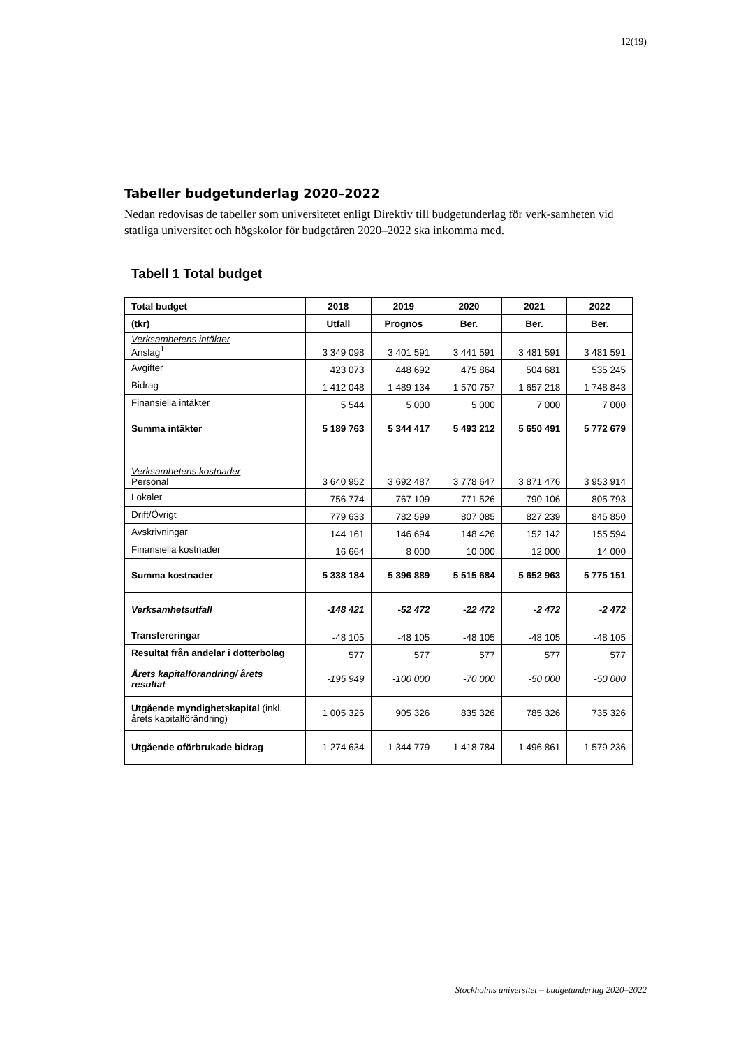12(19)
Tabeller budgetunderlag 2020–2022
Nedan redovisas de tabeller som universitetet enligt Direktiv till budgetunderlag för verk-samheten vid statliga universitet och högskolor för budgetåren 2020–2022 ska inkomma med.
Tabell 1 Total budget
| Total budget | 2018 | 2019 | 2020 | 2021 | 2022 |
| --- | --- | --- | --- | --- | --- |
| (tkr) | Utfall | Prognos | Ber. | Ber. | Ber. |
| Verksamhetens intäkter Anslag<sup>1</sup> | 3 349 098 | 3 401 591 | 3 441 591 | 3 481 591 | 3 481 591 |
| Avgifter | 423 073 | 448 692 | 475 864 | 504 681 | 535 245 |
| Bidrag | 1 412 048 | 1 489 134 | 1 570 757 | 1 657 218 | 1 748 843 |
| Finansiella intäkter | 5 544 | 5 000 | 5 000 | 7 000 | 7 000 |
| Summa intäkter | 5 189 763 | 5 344 417 | 5 493 212 | 5 650 491 | 5 772 679 |
| Verksamhetens kostnader Personal | 3 640 952 | 3 692 487 | 3 778 647 | 3 871 476 | 3 953 914 |
| Lokaler | 756 774 | 767 109 | 771 526 | 790 106 | 805 793 |
| Drift/Övrigt | 779 633 | 782 599 | 807 085 | 827 239 | 845 850 |
| Avskrivningar | 144 161 | 146 694 | 148 426 | 152 142 | 155 594 |
| Finansiella kostnader | 16 664 | 8 000 | 10 000 | 12 000 | 14 000 |
| Summa kostnader | 5 338 184 | 5 396 889 | 5 515 684 | 5 652 963 | 5 775 151 |
| Verksamhetsutfall | -148 421 | -52 472 | -22 472 | -2 472 | -2 472 |
| Transfereringar | -48 105 | -48 105 | -48 105 | -48 105 | -48 105 |
| Resultat från andelar i dotterbolag | 577 | 577 | 577 | 577 | 577 |
| Årets kapitalförändring/ årets resultat | -195 949 | -100 000 | -70 000 | -50 000 | -50 000 |
| Utgående myndighetskapital (inkl. årets kapitalförändring) | 1 005 326 | 905 326 | 835 326 | 785 326 | 735 326 |
| Utgående oförbrukade bidrag | 1 274 634 | 1 344 779 | 1 418 784 | 1 496 861 | 1 579 236 |
Stockholms universitet – budgetunderlag 2020–2022